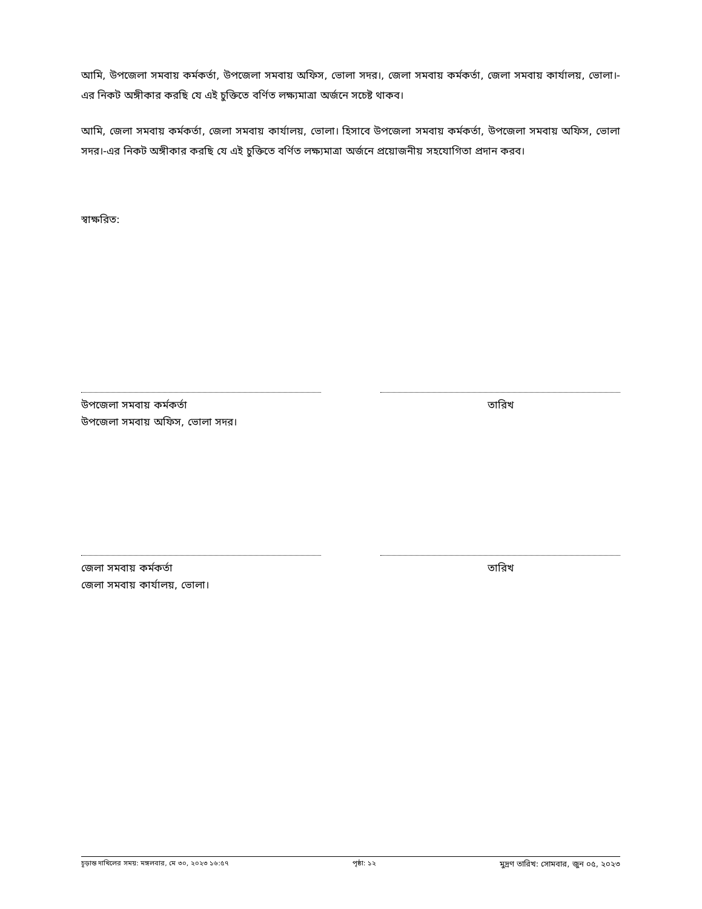আমি, উপজেলা সমবায় কর্মকর্তা, উপজেলা সমবায় অফিস, ভোলা সদর।, জেলা সমবায় কর্মকর্তা, জেলা সমবায় কার্যালয়, ভোলা।-এর নিকট অঙ্গীকার করছি যে এই চুক্তিতে বর্ণিত লক্ষ্যমাত্রা অর্জনে সচেষ্ট থাকব।
আমি, জেলা সমবায় কর্মকর্তা, জেলা সমবায় কার্যালয়, ভোলা। হিসাবে উপজেলা সমবায় কর্মকর্তা, উপজেলা সমবায় অফিস, ভোলা সদর।-এর নিকট অঙ্গীকার করছি যে এই চুক্তিতে বর্ণিত লক্ষ্যমাত্রা অর্জনে প্রয়োজনীয় সহযোগিতা প্রদান করব।
স্বাক্ষরিত:
উপজেলা সমবায় কর্মকর্তা
উপজেলা সমবায় অফিস, ভোলা সদর।
তারিখ
জেলা সমবায় কর্মকর্তা
জেলা সমবায় কার্যালয়, ভোলা।
তারিখ
চূড়ান্ত দাখিলের সময়: মঙ্গলবার, মে ৩০, ২০২৩ ১৬:৫৭ পৃষ্ঠা: ১২ মুদ্রণ তারিখ: সোমবার, জুন ০৫, ২০২৩